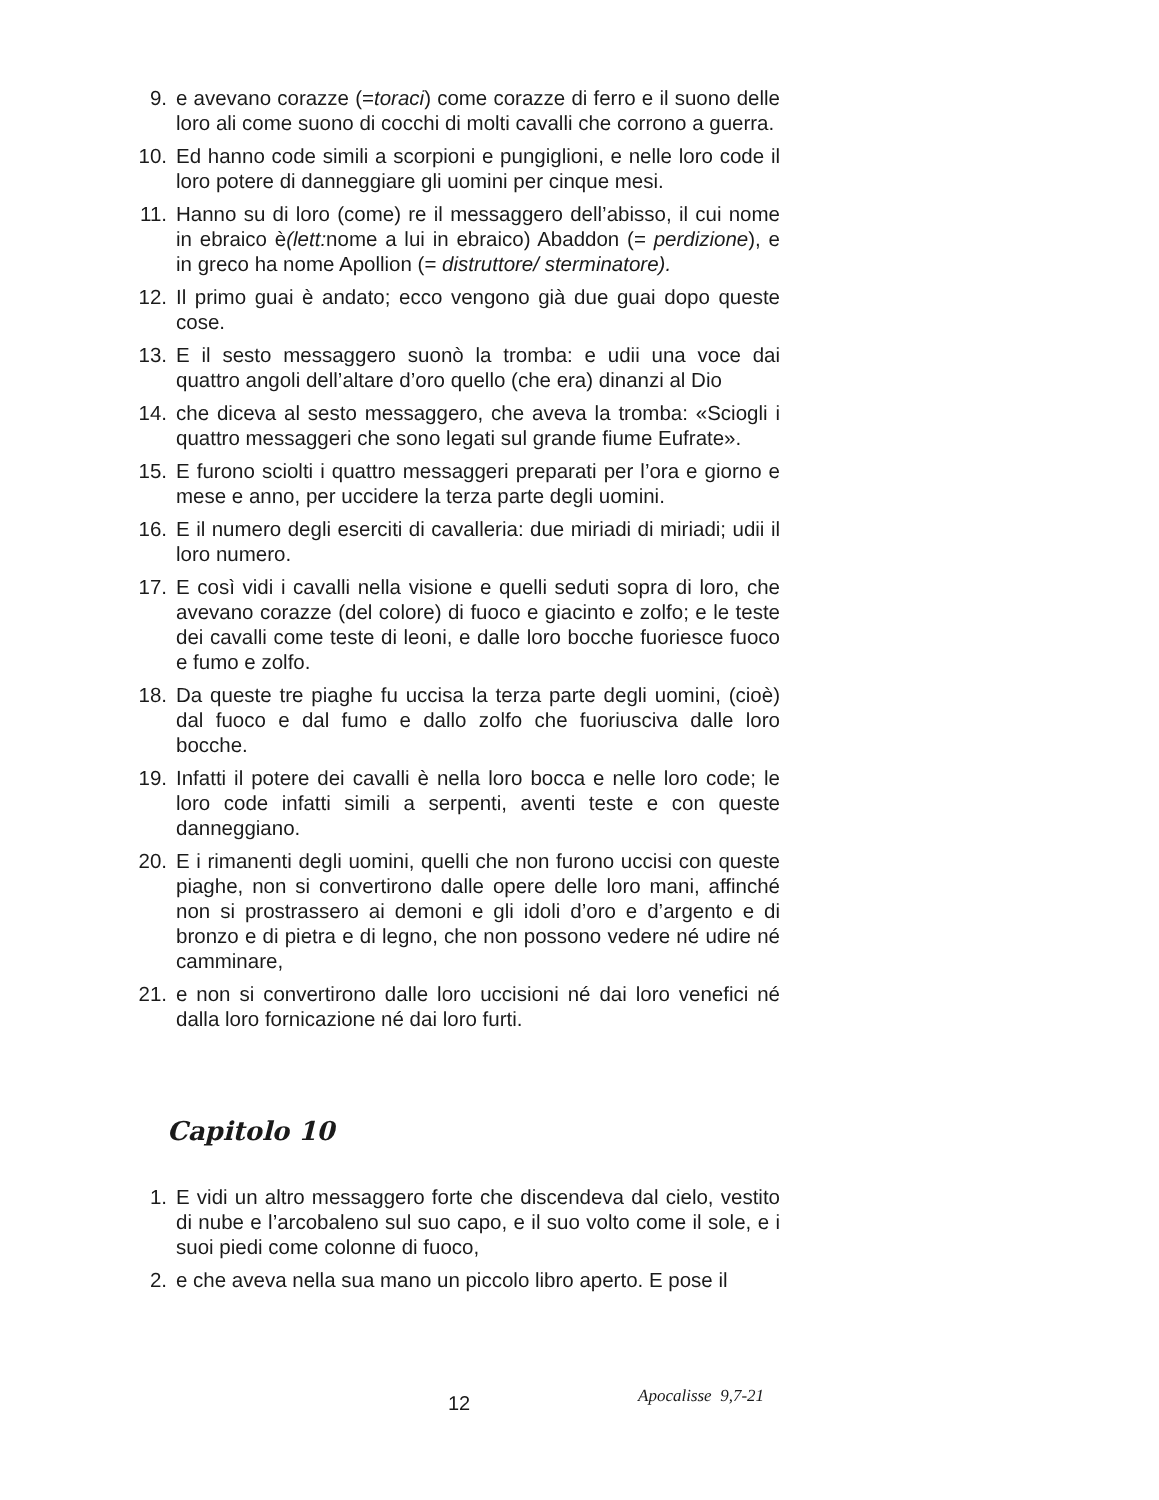9. e avevano corazze (=toraci) come corazze di ferro e il suono delle loro ali come suono di cocchi di molti cavalli che corrono a guerra.
10. Ed hanno code simili a scorpioni e pungiglioni, e nelle loro code il loro potere di danneggiare gli uomini per cinque mesi.
11. Hanno su di loro (come) re il messaggero dell’abisso, il cui nome in ebraico è(lett: nome a lui in ebraico) Abaddon (= perdizione), e in greco ha nome Apollion (= distruttore/ sterminatore).
12. Il primo guai è andato; ecco vengono già due guai dopo queste cose.
13. E il sesto messaggero suonò la tromba: e udii una voce dai quattro angoli dell’altare d’oro quello (che era) dinanzi al Dio
14. che diceva al sesto messaggero, che aveva la tromba: «Sciogli i quattro messaggeri che sono legati sul grande fiume Eufrate».
15. E furono sciolti i quattro messaggeri preparati per l’ora e giorno e mese e anno, per uccidere la terza parte degli uomini.
16. E il numero degli eserciti di cavalleria: due miriadi di miriadi; udii il loro numero.
17. E così vidi i cavalli nella visione e quelli seduti sopra di loro, che avevano corazze (del colore) di fuoco e giacinto e zolfo; e le teste dei cavalli come teste di leoni, e dalle loro bocche fuoriesce fuoco e fumo e zolfo.
18. Da queste tre piaghe fu uccisa la terza parte degli uomini, (cioè) dal fuoco e dal fumo e dallo zolfo che fuoriusciva dalle loro bocche.
19. Infatti il potere dei cavalli è nella loro bocca e nelle loro code; le loro code infatti simili a serpenti, aventi teste e con queste danneggiano.
20. E i rimanenti degli uomini, quelli che non furono uccisi con queste piaghe, non si convertirono dalle opere delle loro mani, affinché non si prostrassero ai demoni e gli idoli d’oro e d’argento e di bronzo e di pietra e di legno, che non possono vedere né udire né camminare,
21. e non si convertirono dalle loro uccisioni né dai loro venefici né dalla loro fornicazione né dai loro furti.
Capitolo 10
1. E vidi un altro messaggero forte che discendeva dal cielo, vestito di nube e l’arcobaleno sul suo capo, e il suo volto come il sole, e i suoi piedi come colonne di fuoco,
2. e che aveva nella sua mano un piccolo libro aperto. E pose il
Apocalisse 9,7-21 12